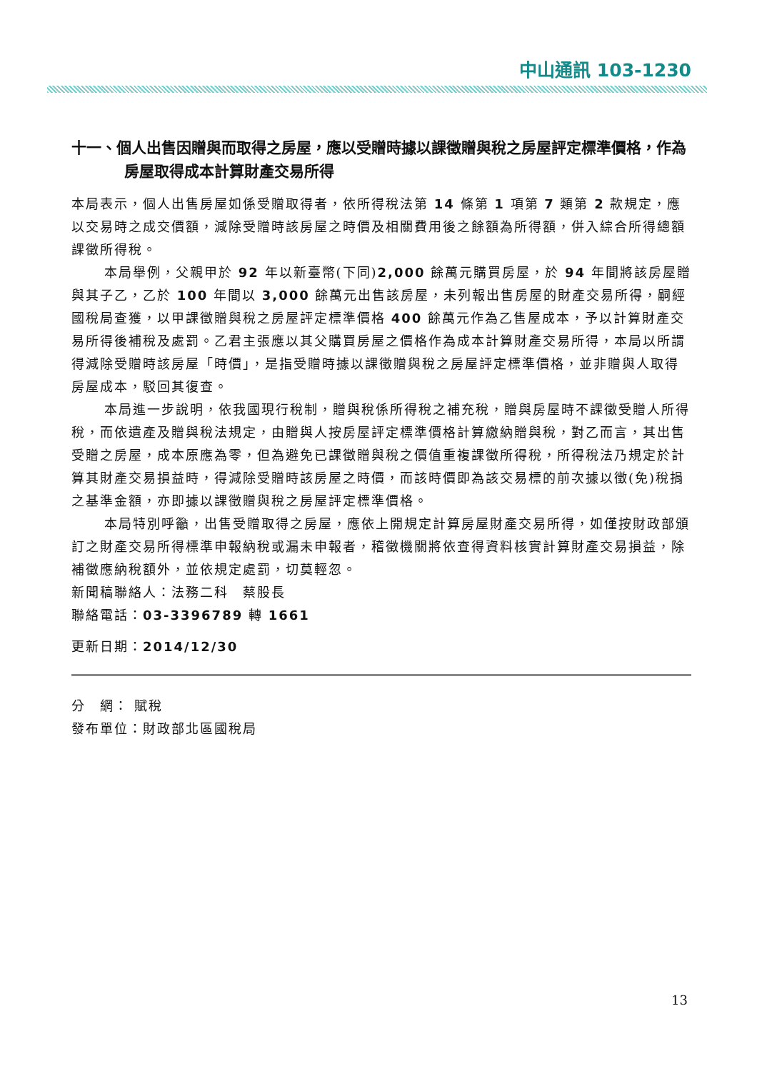中山通訊 103-1230
十一、個人出售因贈與而取得之房屋，應以受贈時據以課徵贈與稅之房屋評定標準價格，作為房屋取得成本計算財產交易所得
本局表示，個人出售房屋如係受贈取得者，依所得稅法第 14 條第 1 項第 7 類第 2 款規定，應以交易時之成交價額，減除受贈時該房屋之時價及相關費用後之餘額為所得額，併入綜合所得總額課徵所得稅。
本局舉例，父親甲於 92 年以新臺幣(下同)2,000 餘萬元購買房屋，於 94 年間將該房屋贈與其子乙，乙於 100 年間以 3,000 餘萬元出售該房屋，未列報出售房屋的財產交易所得，嗣經國稅局查獲，以甲課徵贈與稅之房屋評定標準價格 400 餘萬元作為乙售屋成本，予以計算財產交易所得後補稅及處罰。乙君主張應以其父購買房屋之價格作為成本計算財產交易所得，本局以所謂得減除受贈時該房屋「時價」，是指受贈時據以課徵贈與稅之房屋評定標準價格，並非贈與人取得房屋成本，駁回其復查。
本局進一步說明，依我國現行稅制，贈與稅係所得稅之補充稅，贈與房屋時不課徵受贈人所得稅，而依遺產及贈與稅法規定，由贈與人按房屋評定標準價格計算繳納贈與稅，對乙而言，其出售受贈之房屋，成本原應為零，但為避免已課徵贈與稅之價值重複課徵所得稅，所得稅法乃規定於計算其財產交易損益時，得減除受贈時該房屋之時價，而該時價即為該交易標的前次據以徵(免)稅捐之基準金額，亦即據以課徵贈與稅之房屋評定標準價格。
本局特別呼籲，出售受贈取得之房屋，應依上開規定計算房屋財產交易所得，如僅按財政部頒訂之財產交易所得標準申報納稅或漏未申報者，稽徵機關將依查得資料核實計算財產交易損益，除補徵應納稅額外，並依規定處罰，切莫輕忽。
新聞稿聯絡人：法務二科　蔡股長
聯絡電話：03-3396789 轉 1661
更新日期：2014/12/30
分　網： 賦稅
發布單位：財政部北區國稅局
13